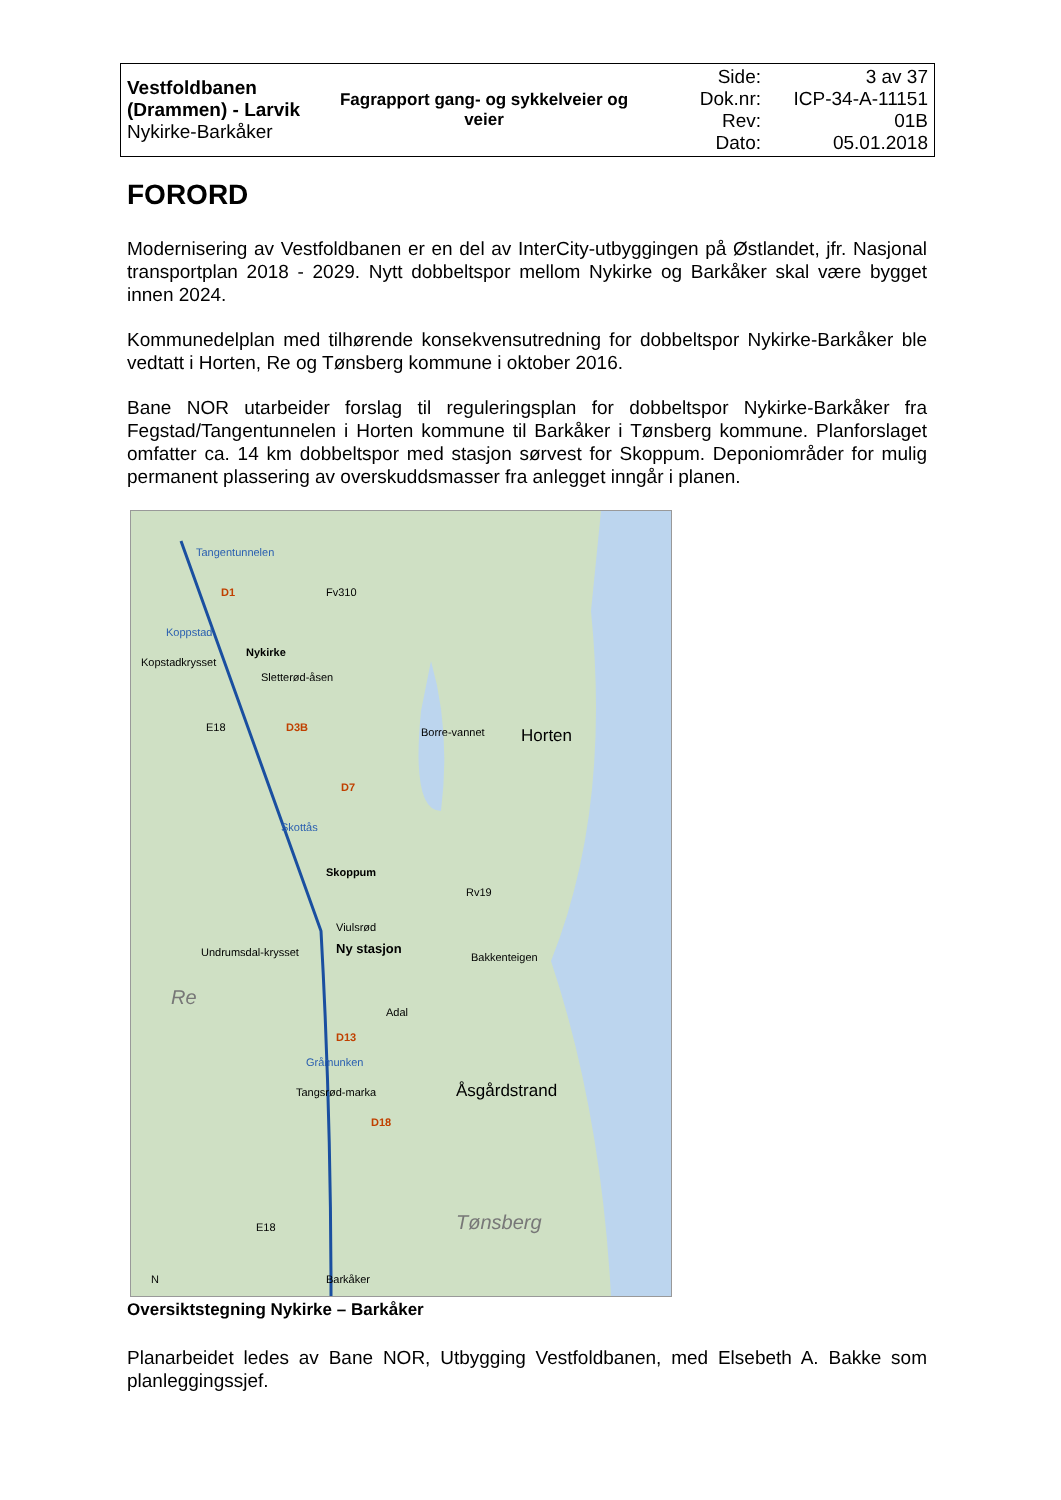| Vestfoldbanen (Drammen) - Larvik Nykirke-Barkåker | Fagrapport gang- og sykkelveier og veier | Side: Dok.nr: Rev: Dato: | 3 av 37 ICP-34-A-11151 01B 05.01.2018 |
FORORD
Modernisering av Vestfoldbanen er en del av InterCity-utbyggingen på Østlandet, jfr. Nasjonal transportplan 2018 - 2029. Nytt dobbeltspor mellom Nykirke og Barkåker skal være bygget innen 2024.
Kommunedelplan med tilhørende konsekvensutredning for dobbeltspor Nykirke-Barkåker ble vedtatt i Horten, Re og Tønsberg kommune i oktober 2016.
Bane NOR utarbeider forslag til reguleringsplan for dobbeltspor Nykirke-Barkåker fra Fegstad/Tangentunnelen i Horten kommune til Barkåker i Tønsberg kommune. Planforslaget omfatter ca. 14 km dobbeltspor med stasjon sørvest for Skoppum. Deponiområder for mulig permanent plassering av overskuddsmasser fra anlegget inngår i planen.
Tangentunnelen
D1 Fv310
Koppstad
Kopstadkrysset
Nykirke
Sletterød-åsen
E18 D3B Borre-vannet Horten
D7
Skottås
Skoppum
Rv19
Viulsrød
Ny stasjon Undrumsdal-krysset Bakkenteigen
Re
Adal
D13
Gråmunken
Tangsrød-marka Åsgårdstrand
D18
Tønsberg E18
N Barkåker
Oversiktstegning Nykirke – Barkåker
Planarbeidet ledes av Bane NOR, Utbygging Vestfoldbanen, med Elsebeth A. Bakke som planleggingssjef.